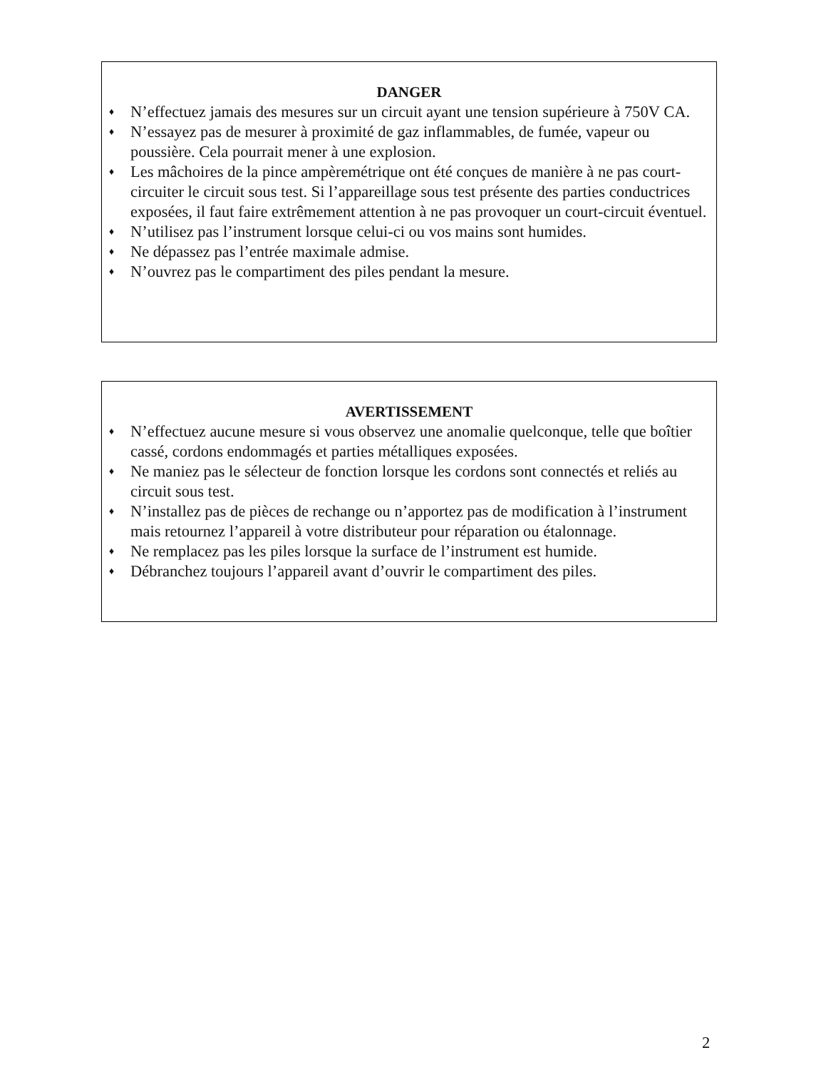DANGER
♦ N’effectuez jamais des mesures sur un circuit ayant une tension supérieure à 750V CA.
♦ N’essayez pas de mesurer à proximité de gaz inflammables, de fumée, vapeur ou poussière. Cela pourrait mener à une explosion.
♦ Les mâchoires de la pince ampèremétrique ont été conçues de manière à ne pas court-circuiter le circuit sous test. Si l’appareillage sous test présente des parties conductrices exposées, il faut faire extrêmement attention à ne pas provoquer un court-circuit éventuel.
♦ N’utilisez pas l’instrument lorsque celui-ci ou vos mains sont humides.
♦ Ne dépassez pas l’entrée maximale admise.
♦ N’ouvrez pas le compartiment des piles pendant la mesure.
AVERTISSEMENT
♦ N’effectuez aucune mesure si vous observez une anomalie quelconque, telle que boîtier cassé, cordons endommagés et parties métalliques exposées.
♦ Ne maniez pas le sélecteur de fonction lorsque les cordons sont connectés et reliés au circuit sous test.
♦ N’installez pas de pièces de rechange ou n’apportez pas de modification à l’instrument mais retournez l’appareil à votre distributeur pour réparation ou étalonnage.
♦ Ne remplacez pas les piles lorsque la surface de l’instrument est humide.
♦ Débranchez toujours l’appareil avant d’ouvrir le compartiment des piles.
2